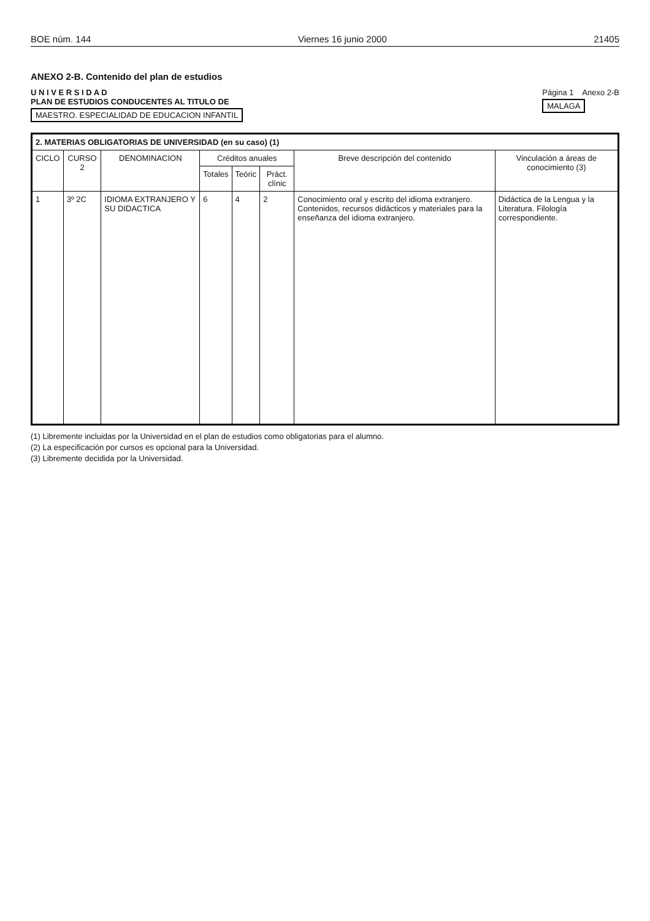BOE núm. 144 Viernes 16 junio 2000 21405
ANEXO 2-B. Contenido del plan de estudios
U N I V E R S I D A D
PLAN DE ESTUDIOS CONDUCENTES AL TITULO DE
MAESTRO. ESPECIALIDAD DE EDUCACION INFANTIL
Página 1 Anexo 2-B
MALAGA
| 2. MATERIAS OBLIGATORIAS DE UNIVERSIDAD (en su caso) (1) | | | | | | | |
| --- | --- | --- | --- | --- | --- | --- | --- |
| CICLO | CURSO 2 | DENOMINACION | Créditos anuales | | | Breve descripción del contenido | Vinculación a áreas de conocimiento (3) |
| | | | Totales | Teóric | Práct. clínic | | |
| 1 | 3º 2C | IDIOMA EXTRANJERO Y SU DIDACTICA | 6 | 4 | 2 | Conocimiento oral y escrito del idioma extranjero. Contenidos, recursos didácticos y materiales para la enseñanza del idioma extranjero. | Didáctica de la Lengua y la Literatura. Filología correspondiente. |
(1) Libremente incluidas por la Universidad en el plan de estudios como obligatorias para el alumno.
(2) La especificación por cursos es opcional para la Universidad.
(3) Libremente decidida por la Universidad.